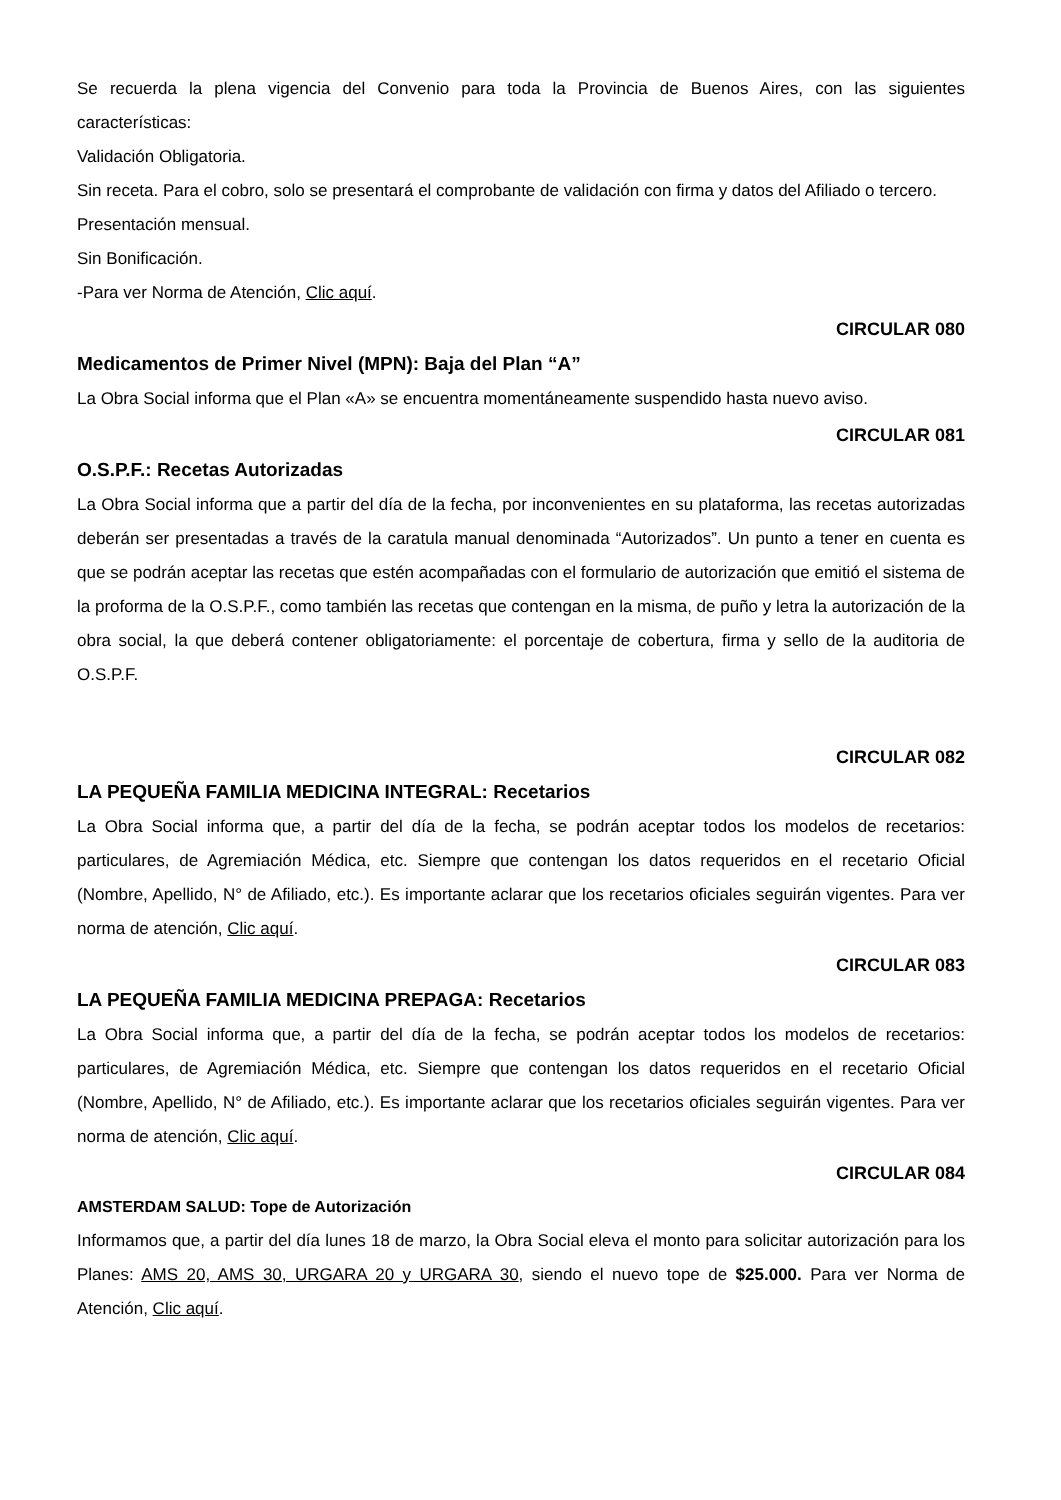Se recuerda la plena vigencia del Convenio para toda la Provincia de Buenos Aires, con las siguientes características:
Validación Obligatoria.
Sin receta. Para el cobro, solo se presentará el comprobante de validación con firma y datos del Afiliado o tercero.
Presentación mensual.
Sin Bonificación.
-Para ver Norma de Atención, Clic aquí.
CIRCULAR 080
Medicamentos de Primer Nivel (MPN): Baja del Plan “A”
La Obra Social informa que el Plan «A» se encuentra momentáneamente suspendido hasta nuevo aviso.
CIRCULAR 081
O.S.P.F.: Recetas Autorizadas
La Obra Social informa que a partir del día de la fecha, por inconvenientes en su plataforma, las recetas autorizadas deberán ser presentadas a través de la caratula manual denominada “Autorizados”. Un punto a tener en cuenta es que se podrán aceptar las recetas que estén acompañadas con el formulario de autorización que emitió el sistema de la proforma de la O.S.P.F., como también las recetas que contengan en la misma, de puño y letra la autorización de la obra social, la que deberá contener obligatoriamente: el porcentaje de cobertura, firma y sello de la auditoria de O.S.P.F.
CIRCULAR 082
LA PEQUEÑA FAMILIA MEDICINA INTEGRAL: Recetarios
La Obra Social informa que, a partir del día de la fecha, se podrán aceptar todos los modelos de recetarios: particulares, de Agremiación Médica, etc. Siempre que contengan los datos requeridos en el recetario Oficial (Nombre, Apellido, N° de Afiliado, etc.). Es importante aclarar que los recetarios oficiales seguirán vigentes. Para ver norma de atención, Clic aquí.
CIRCULAR 083
LA PEQUEÑA FAMILIA MEDICINA PREPAGA: Recetarios
La Obra Social informa que, a partir del día de la fecha, se podrán aceptar todos los modelos de recetarios: particulares, de Agremiación Médica, etc. Siempre que contengan los datos requeridos en el recetario Oficial (Nombre, Apellido, N° de Afiliado, etc.). Es importante aclarar que los recetarios oficiales seguirán vigentes. Para ver norma de atención, Clic aquí.
CIRCULAR 084
AMSTERDAM SALUD: Tope de Autorización
Informamos que, a partir del día lunes 18 de marzo, la Obra Social eleva el monto para solicitar autorización para los Planes: AMS 20, AMS 30, URGARA 20 y URGARA 30, siendo el nuevo tope de $25.000. Para ver Norma de Atención, Clic aquí.